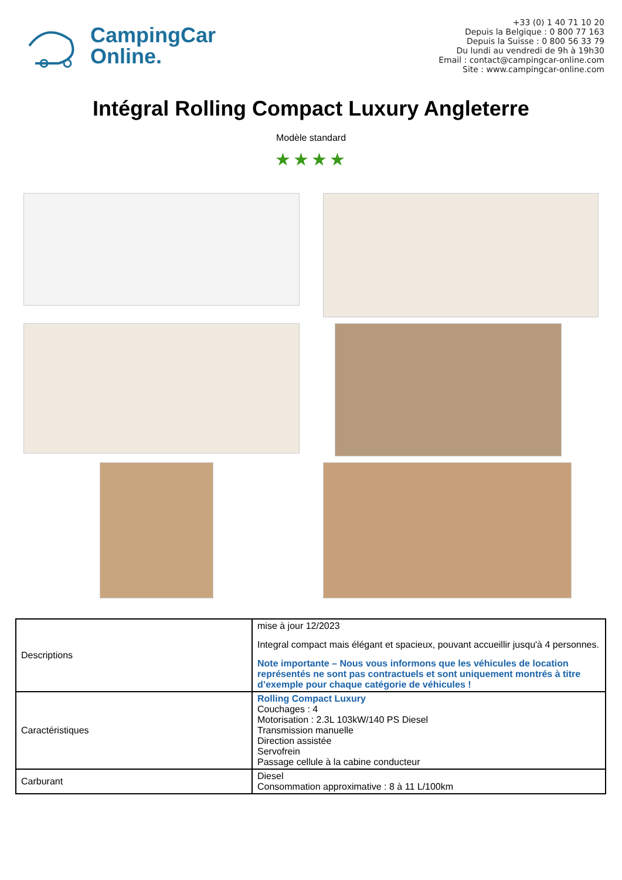CampingCar
Online.
+33 (0) 1 40 71 10 20
Depuis la Belgique : 0 800 77 163
Depuis la Suisse : 0 800 56 33 79
Du lundi au vendredi de 9h à 19h30
Email : contact@campingcar-online.com
Site : www.campingcar-online.com
Intégral Rolling Compact Luxury Angleterre
Modèle standard
★★★★
| Descriptions | mise à jour 12/2023 Integral compact mais élégant et spacieux, pouvant accueillir jusqu'à 4 personnes. Note importante – Nous vous informons que les véhicules de location représentés ne sont pas contractuels et sont uniquement montrés à titre d’exemple pour chaque catégorie de véhicules ! |
| Caractéristiques | Rolling Compact Luxury Couchages : 4 Motorisation : 2.3L 103kW/140 PS Diesel Transmission manuelle Direction assistée Servofrein Passage cellule à la cabine conducteur |
| Carburant | Diesel Consommation approximative : 8 à 11 L/100km |